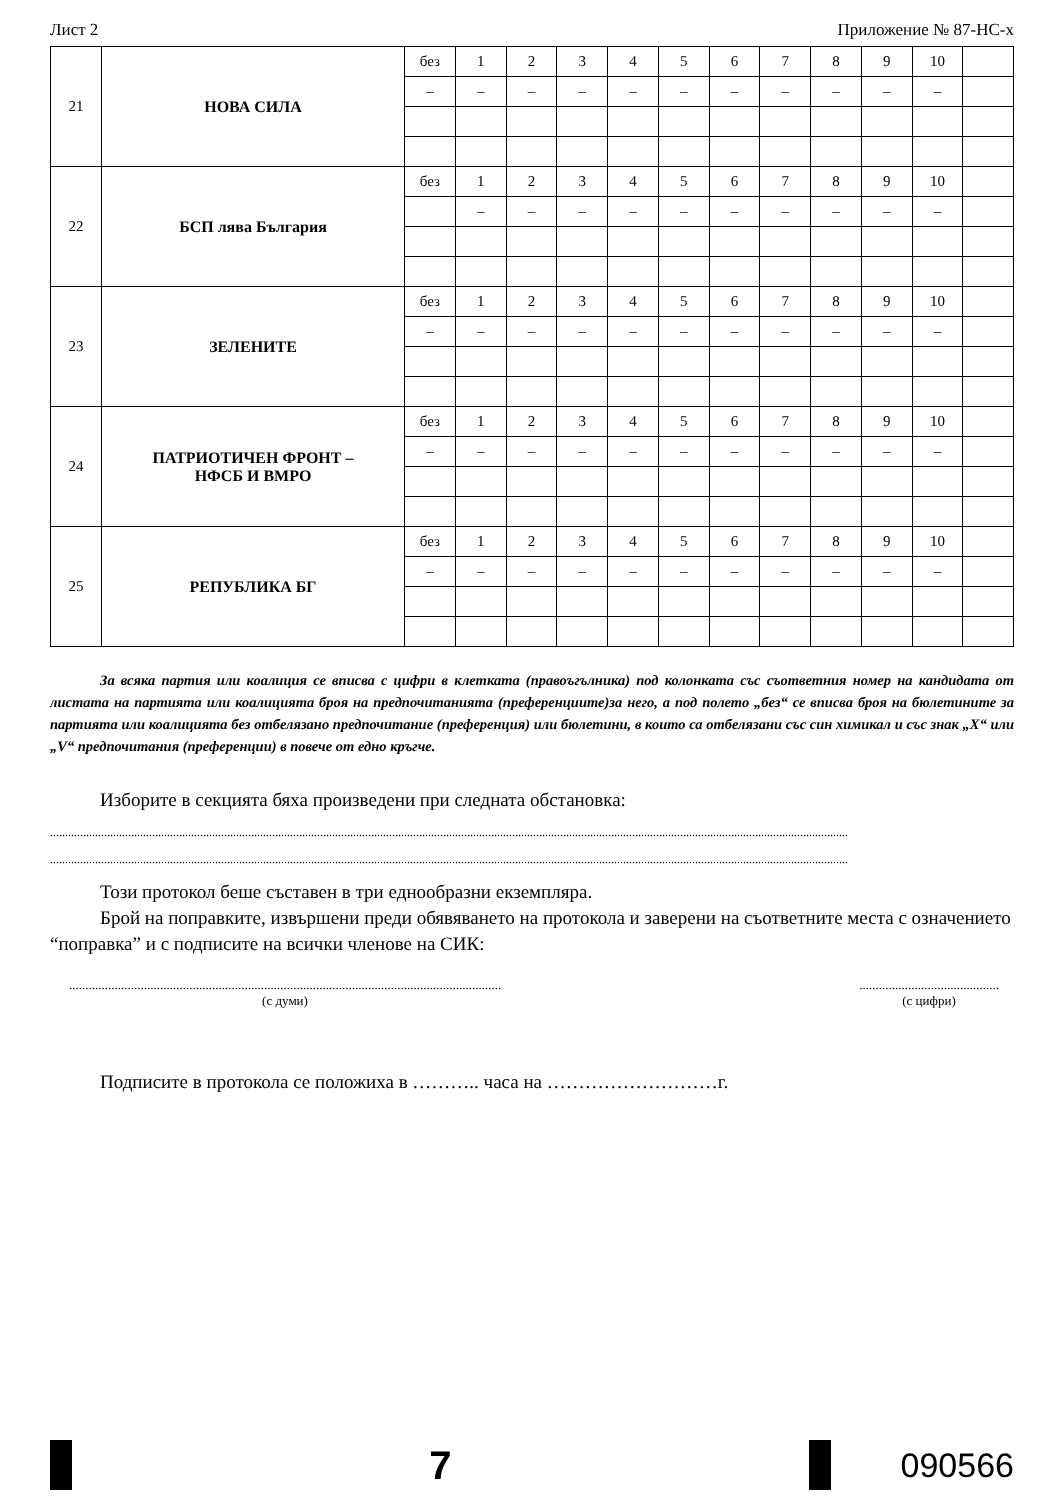Лист 2 Приложение № 87-НС-х
| 21 | НОВА СИЛА | без | 1 | 2 | 3 | 4 | 5 | 6 | 7 | 8 | 9 | 10 | |
| | | – | – | – | – | – | – | – | – | – | – | – | |
| 22 | БСП лява България | без | 1 | 2 | 3 | 4 | 5 | 6 | 7 | 8 | 9 | 10 | |
| | | | – | – | – | – | – | – | – | – | – | – | |
| 23 | ЗЕЛЕНИТЕ | без | 1 | 2 | 3 | 4 | 5 | 6 | 7 | 8 | 9 | 10 | |
| | | – | – | – | – | – | – | – | – | – | – | – | |
| 24 | ПАТРИОТИЧЕН ФРОНТ – НФСБ И ВМРО | без | 1 | 2 | 3 | 4 | 5 | 6 | 7 | 8 | 9 | 10 | |
| | | – | – | – | – | – | – | – | – | – | – | – | |
| 25 | РЕПУБЛИКА БГ | без | 1 | 2 | 3 | 4 | 5 | 6 | 7 | 8 | 9 | 10 | |
| | | – | – | – | – | – | – | – | – | – | – | – | |
За всяка партия или коалиция се вписва с цифри в клетката (правоъгълника) под колонката със съответния номер на кандидата от листата на партията или коалицията броя на предпочитанията (преференциите)за него, а под полето „без“ се вписва броя на бюлетините за партията или коалицията без отбелязано предпочитание (преференция) или бюлетини, в които са отбелязани със син химикал и със знак „X“ или „V“ предпочитания (преференции) в повече от едно кръгче.
Изборите в секцията бяха произведени при следната обстановка:
..........................................................................................................................................................................................................................................................................
..........................................................................................................................................................................................................................................................................
Този протокол беше съставен в три еднообразни екземпляра.
Брой на поправките, извършени преди обявяването на протокола и заверени на съответните места с означението “поправка” и с подписите на всички членове на СИК:
.....................................................................................................................................
(с думи)
...........................................
(с цифри)
Подписите в протокола се положиха в ……….. часа на ………………………г.
7
090566